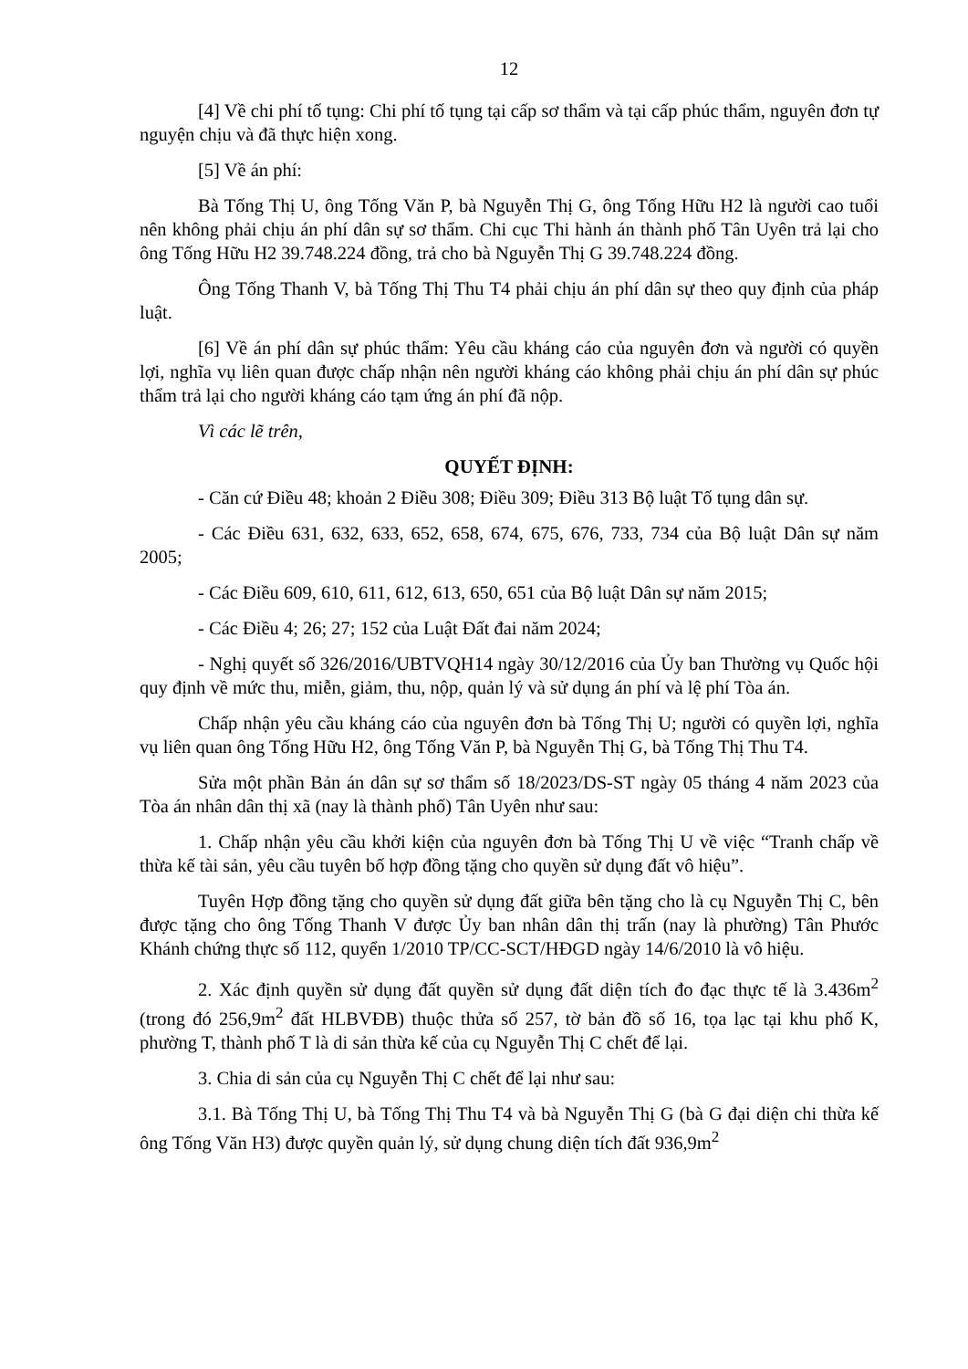12
[4] Về chi phí tố tụng: Chi phí tố tụng tại cấp sơ thẩm và tại cấp phúc thẩm, nguyên đơn tự nguyện chịu và đã thực hiện xong.
[5] Về án phí:
Bà Tống Thị U, ông Tống Văn P, bà Nguyễn Thị G, ông Tống Hữu H2 là người cao tuổi nên không phải chịu án phí dân sự sơ thẩm. Chi cục Thi hành án thành phố Tân Uyên trả lại cho ông Tống Hữu H2 39.748.224 đồng, trả cho bà Nguyễn Thị G 39.748.224 đồng.
Ông Tống Thanh V, bà Tống Thị Thu T4 phải chịu án phí dân sự theo quy định của pháp luật.
[6] Về án phí dân sự phúc thẩm: Yêu cầu kháng cáo của nguyên đơn và người có quyền lợi, nghĩa vụ liên quan được chấp nhận nên người kháng cáo không phải chịu án phí dân sự phúc thẩm trả lại cho người kháng cáo tạm ứng án phí đã nộp.
Vì các lẽ trên,
QUYẾT ĐỊNH:
- Căn cứ Điều 48; khoản 2 Điều 308; Điều 309; Điều 313 Bộ luật Tố tụng dân sự.
- Các Điều 631, 632, 633, 652, 658, 674, 675, 676, 733, 734 của Bộ luật Dân sự năm 2005;
- Các Điều 609, 610, 611, 612, 613, 650, 651 của Bộ luật Dân sự năm 2015;
- Các Điều 4; 26; 27; 152 của Luật Đất đai năm 2024;
- Nghị quyết số 326/2016/UBTVQH14 ngày 30/12/2016 của Ủy ban Thường vụ Quốc hội quy định về mức thu, miễn, giảm, thu, nộp, quản lý và sử dụng án phí và lệ phí Tòa án.
Chấp nhận yêu cầu kháng cáo của nguyên đơn bà Tống Thị U; người có quyền lợi, nghĩa vụ liên quan ông Tống Hữu H2, ông Tống Văn P, bà Nguyễn Thị G, bà Tống Thị Thu T4.
Sửa một phần Bản án dân sự sơ thẩm số 18/2023/DS-ST ngày 05 tháng 4 năm 2023 của Tòa án nhân dân thị xã (nay là thành phố) Tân Uyên như sau:
1. Chấp nhận yêu cầu khởi kiện của nguyên đơn bà Tống Thị U về việc “Tranh chấp về thừa kế tài sản, yêu cầu tuyên bố hợp đồng tặng cho quyền sử dụng đất vô hiệu”.
Tuyên Hợp đồng tặng cho quyền sử dụng đất giữa bên tặng cho là cụ Nguyễn Thị C, bên được tặng cho ông Tống Thanh V được Ủy ban nhân dân thị trấn (nay là phường) Tân Phước Khánh chứng thực số 112, quyển 1/2010 TP/CC-SCT/HĐGD ngày 14/6/2010 là vô hiệu.
2. Xác định quyền sử dụng đất quyền sử dụng đất diện tích đo đạc thực tế là 3.436m<sup>2</sup> (trong đó 256,9m<sup>2</sup> đất HLBVĐB) thuộc thửa số 257, tờ bản đồ số 16, tọa lạc tại khu phố K, phường T, thành phố T là di sản thừa kế của cụ Nguyễn Thị C chết để lại.
3. Chia di sản của cụ Nguyễn Thị C chết để lại như sau:
3.1. Bà Tống Thị U, bà Tống Thị Thu T4 và bà Nguyễn Thị G (bà G đại diện chi thừa kế ông Tống Văn H3) được quyền quản lý, sử dụng chung diện tích đất 936,9m<sup>2</sup>